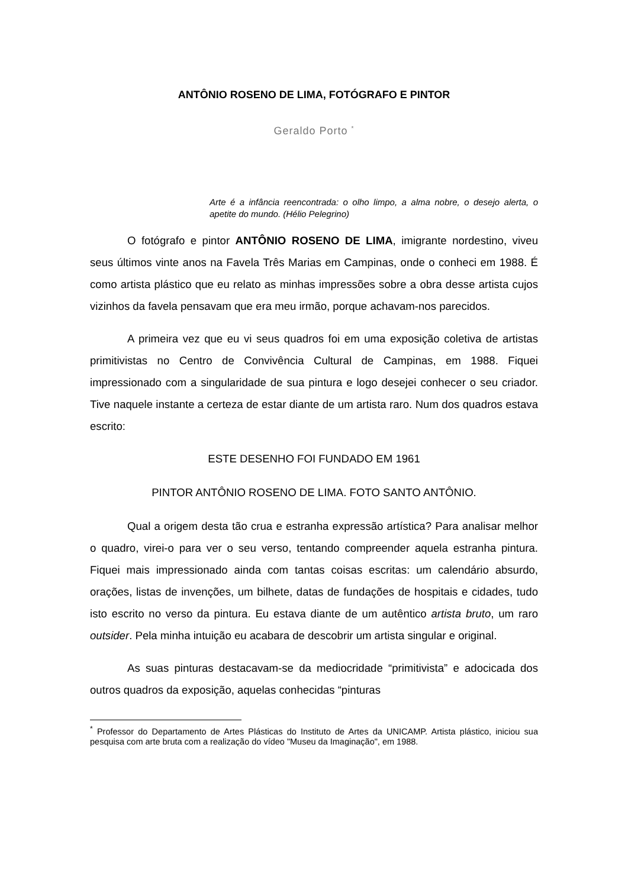ANTÔNIO ROSENO DE LIMA, FOTÓGRAFO E PINTOR
Geraldo Porto <sup>*</sup>
Arte é a infância reencontrada: o olho limpo, a alma nobre, o desejo alerta, o apetite do mundo. (Hélio Pelegrino)
O fotógrafo e pintor ANTÔNIO ROSENO DE LIMA, imigrante nordestino, viveu seus últimos vinte anos na Favela Três Marias em Campinas, onde o conheci em 1988. É como artista plástico que eu relato as minhas impressões sobre a obra desse artista cujos vizinhos da favela pensavam que era meu irmão, porque achavam-nos parecidos.
A primeira vez que eu vi seus quadros foi em uma exposição coletiva de artistas primitivistas no Centro de Convivência Cultural de Campinas, em 1988. Fiquei impressionado com a singularidade de sua pintura e logo desejei conhecer o seu criador. Tive naquele instante a certeza de estar diante de um artista raro. Num dos quadros estava escrito:
ESTE DESENHO FOI FUNDADO EM 1961
PINTOR ANTÔNIO ROSENO DE LIMA. FOTO SANTO ANTÔNIO.
Qual a origem desta tão crua e estranha expressão artística? Para analisar melhor o quadro, virei-o para ver o seu verso, tentando compreender aquela estranha pintura. Fiquei mais impressionado ainda com tantas coisas escritas: um calendário absurdo, orações, listas de invenções, um bilhete, datas de fundações de hospitais e cidades, tudo isto escrito no verso da pintura. Eu estava diante de um autêntico artista bruto, um raro outsider. Pela minha intuição eu acabara de descobrir um artista singular e original.
As suas pinturas destacavam-se da mediocridade “primitivista” e adocicada dos outros quadros da exposição, aquelas conhecidas “pinturas
<sup>*</sup> Professor do Departamento de Artes Plásticas do Instituto de Artes da UNICAMP. Artista plástico, iniciou sua pesquisa com arte bruta com a realização do vídeo "Museu da Imaginação", em 1988.